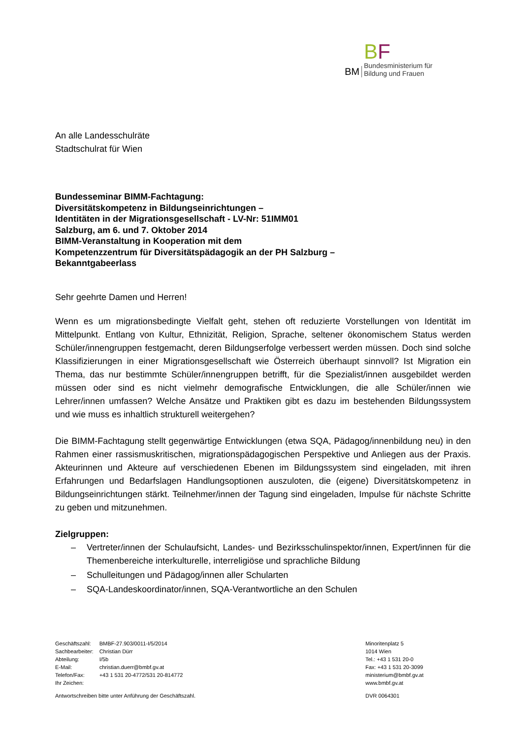BM
BF
Bundesministerium für
Bildung und Frauen
An alle Landesschulräte
Stadtschulrat für Wien
Bundesseminar BIMM-Fachtagung:
Diversitätskompetenz in Bildungseinrichtungen –
Identitäten in der Migrationsgesellschaft - LV-Nr: 51IMM01
Salzburg, am 6. und 7. Oktober 2014
BIMM-Veranstaltung in Kooperation mit dem
Kompetenzzentrum für Diversitätspädagogik an der PH Salzburg –
Bekanntgabeerlass
Sehr geehrte Damen und Herren!
Wenn es um migrationsbedingte Vielfalt geht, stehen oft reduzierte Vorstellungen von Identität im Mittelpunkt. Entlang von Kultur, Ethnizität, Religion, Sprache, seltener ökonomischem Status werden Schüler/innengruppen festgemacht, deren Bildungserfolge verbessert werden müssen. Doch sind solche Klassifizierungen in einer Migrationsgesellschaft wie Österreich überhaupt sinnvoll? Ist Migration ein Thema, das nur bestimmte Schüler/innengruppen betrifft, für die Spezialist/innen ausgebildet werden müssen oder sind es nicht vielmehr demografische Entwicklungen, die alle Schüler/innen wie Lehrer/innen umfassen? Welche Ansätze und Praktiken gibt es dazu im bestehenden Bildungssystem und wie muss es inhaltlich strukturell weitergehen?
Die BIMM-Fachtagung stellt gegenwärtige Entwicklungen (etwa SQA, Pädagog/innenbildung neu) in den Rahmen einer rassismuskritischen, migrationspädagogischen Perspektive und Anliegen aus der Praxis. Akteurinnen und Akteure auf verschiedenen Ebenen im Bildungssystem sind eingeladen, mit ihren Erfahrungen und Bedarfslagen Handlungsoptionen auszuloten, die (eigene) Diversitätskompetenz in Bildungseinrichtungen stärkt. Teilnehmer/innen der Tagung sind eingeladen, Impulse für nächste Schritte zu geben und mitzunehmen.
Zielgruppen:
– Vertreter/innen der Schulaufsicht, Landes- und Bezirksschulinspektor/innen, Expert/innen für die Themenbereiche interkulturelle, interreligiöse und sprachliche Bildung
– Schulleitungen und Pädagog/innen aller Schularten
– SQA-Landeskoordinator/innen, SQA-Verantwortliche an den Schulen
| Geschäftszahl: | BMBF-27.903/0011-I/5/2014 |
| Sachbearbeiter: | Christian Dürr |
| Abteilung: | I/5b |
| E-Mail: | christian.duerr@bmbf.gv.at |
| Telefon/Fax: | +43 1 531 20-4772/531 20-814772 |
| Ihr Zeichen: | |
Antwortschreiben bitte unter Anführung der Geschäftszahl.
Minoritenplatz 5
1014 Wien
Tel.: +43 1 531 20-0
Fax: +43 1 531 20-3099
ministerium@bmbf.gv.at
www.bmbf.gv.at
DVR 0064301